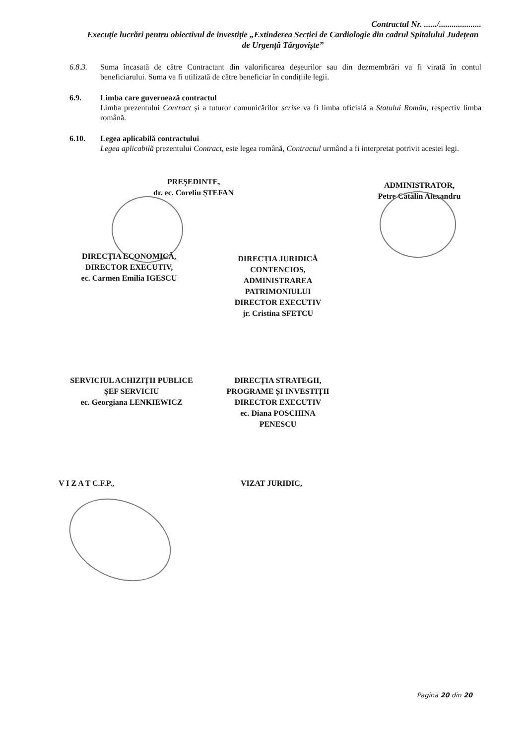Contractul Nr. ....../....................
Execuție lucrări pentru obiectivul de investiție „Extinderea Secției de Cardiologie din cadrul Spitalului Județean de Urgență Târgoviște”
6.8.3. Suma încasată de către Contractant din valorificarea deșeurilor sau din dezmembrări va fi virată în contul beneficiarului. Suma va fi utilizată de către beneficiar în condițiile legii.
6.9. Limba care guvernează contractul
Limba prezentului Contract și a tuturor comunicărilor scrise va fi limba oficială a Statului Român, respectiv limba română.
6.10. Legea aplicabilă contractului
Legea aplicabilă prezentului Contract, este legea română, Contractul urmând a fi interpretat potrivit acestei legi.
PREȘEDINTE,
dr. ec. Coreliu ȘTEFAN
ADMINISTRATOR,
Petre Cătălin Alexandru
DIRECȚIA ECONOMICĂ,
DIRECTOR EXECUTIV,
ec. Carmen Emilia IGESCU
DIRECȚIA JURIDICĂ
CONTENCIOS,
ADMINISTRAREA
PATRIMONIULUI
DIRECTOR EXECUTIV
jr. Cristina SFETCU
SERVICIUL ACHIZIȚII PUBLICE
ȘEF SERVICIU
ec. Georgiana LENKIEWICZ
DIRECȚIA STRATEGII,
PROGRAME ȘI INVESTIȚII
DIRECTOR EXECUTIV
ec. Diana POSCHINA
PENESCU
V I Z A T C.F.P., VIZAT JURIDIC,
Pagina 20 din 20